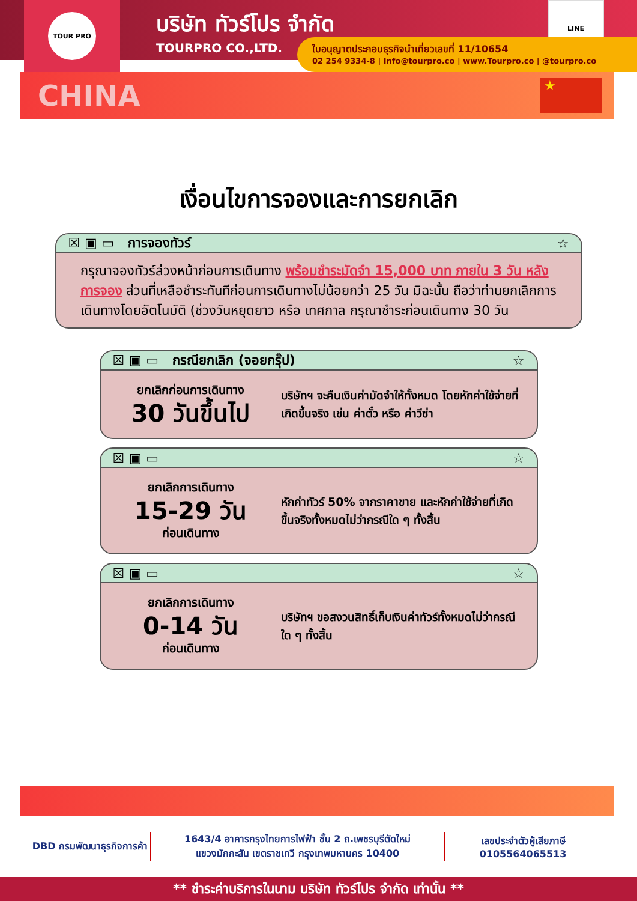TOUR PRO
บริษัท ทัวร์โปร จำกัด
TOURPRO CO.,LTD.
LINE
ใบอนุญาตประกอบธุรกิจนำเที่ยวเลขที่ 11/10654
02 254 9334-8 | Info@tourpro.co | www.Tourpro.co | @tourpro.co
CHINA
★
เงื่อนไขการจองและการยกเลิก
☒ ▣ ▭ การจองทัวร์ ☆
กรุณาจองทัวร์ล่วงหน้าก่อนการเดินทาง พร้อมชำระมัดจำ 15,000 บาท ภายใน 3 วัน หลังการจอง ส่วนที่เหลือชำระทันทีก่อนการเดินทางไม่น้อยกว่า 25 วัน มิฉะนั้น ถือว่าท่านยกเลิกการเดินทางโดยอัตโนมัติ (ช่วงวันหยุดยาว หรือ เทศกาล กรุณาชำระก่อนเดินทาง 30 วัน
☒ ▣ ▭ กรณียกเลิก (จอยกรุ๊ป) ☆
ยกเลิกก่อนการเดินทาง
30 วันขึ้นไป
บริษัทฯ จะคืนเงินค่ามัดจำให้ทั้งหมด โดยหักค่าใช้จ่ายที่เกิดขึ้นจริง เช่น ค่าตั๋ว หรือ ค่าวีซ่า
☒ ▣ ▭ ☆
ยกเลิกการเดินทาง
15-29 วัน
ก่อนเดินทาง
หักค่าทัวร์ 50% จากราคาขาย และหักค่าใช้จ่ายที่เกิดขึ้นจริงทั้งหมดไม่ว่ากรณีใด ๆ ทั้งสิ้น
☒ ▣ ▭ ☆
ยกเลิกการเดินทาง
0-14 วัน
ก่อนเดินทาง
บริษัทฯ ขอสงวนสิทธิ์เก็บเงินค่าทัวร์ทั้งหมดไม่ว่ากรณีใด ๆ ทั้งสิ้น
DBD กรมพัฒนาธุรกิจการค้า
1643/4 อาคารกรุงไทยการไฟฟ้า ชั้น 2 ถ.เพชรบุรีตัดใหม่
แขวงมักกะสัน เขตราชเทวี กรุงเทพมหานคร 10400
เลขประจำตัวผู้เสียภาษี
0105564065513
** ชำระค่าบริการในนาม บริษัท ทัวร์โปร จำกัด เท่านั้น **